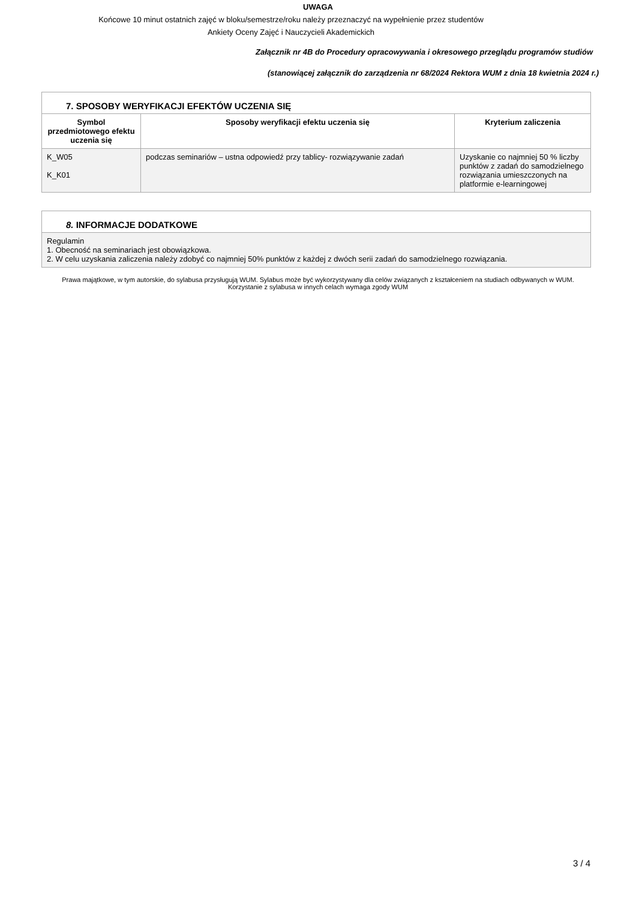UWAGA
Końcowe 10 minut ostatnich zajęć w bloku/semestrze/roku należy przeznaczyć na wypełnienie przez studentów
Ankiety Oceny Zajęć i Nauczycieli Akademickich
Załącznik nr 4B do Procedury opracowywania i okresowego przeglądu programów studiów
(stanowiącej załącznik do zarządzenia nr 68/2024 Rektora WUM z dnia 18 kwietnia 2024 r.)
| 7. SPOSOBY WERYFIKACJI EFEKTÓW UCZENIA SIĘ | | |
| Symbol przedmiotowego efektu uczenia się | Sposoby weryfikacji efektu uczenia się | Kryterium zaliczenia |
| K_W05 K_K01 | podczas seminariów – ustna odpowiedź przy tablicy- rozwiązywanie zadań | Uzyskanie co najmniej 50 % liczby punktów z zadań do samodzielnego rozwiązania umieszczonych na platformie e-learningowej |
| 8. INFORMACJE DODATKOWE |
| Regulamin 1. Obecność na seminariach jest obowiązkowa. 2. W celu uzyskania zaliczenia należy zdobyć co najmniej 50% punktów z każdej z dwóch serii zadań do samodzielnego rozwiązania. |
Prawa majątkowe, w tym autorskie, do sylabusa przysługują WUM. Sylabus może być wykorzystywany dla celów związanych z kształceniem na studiach odbywanych w WUM. Korzystanie z sylabusa w innych celach wymaga zgody WUM
3 / 4